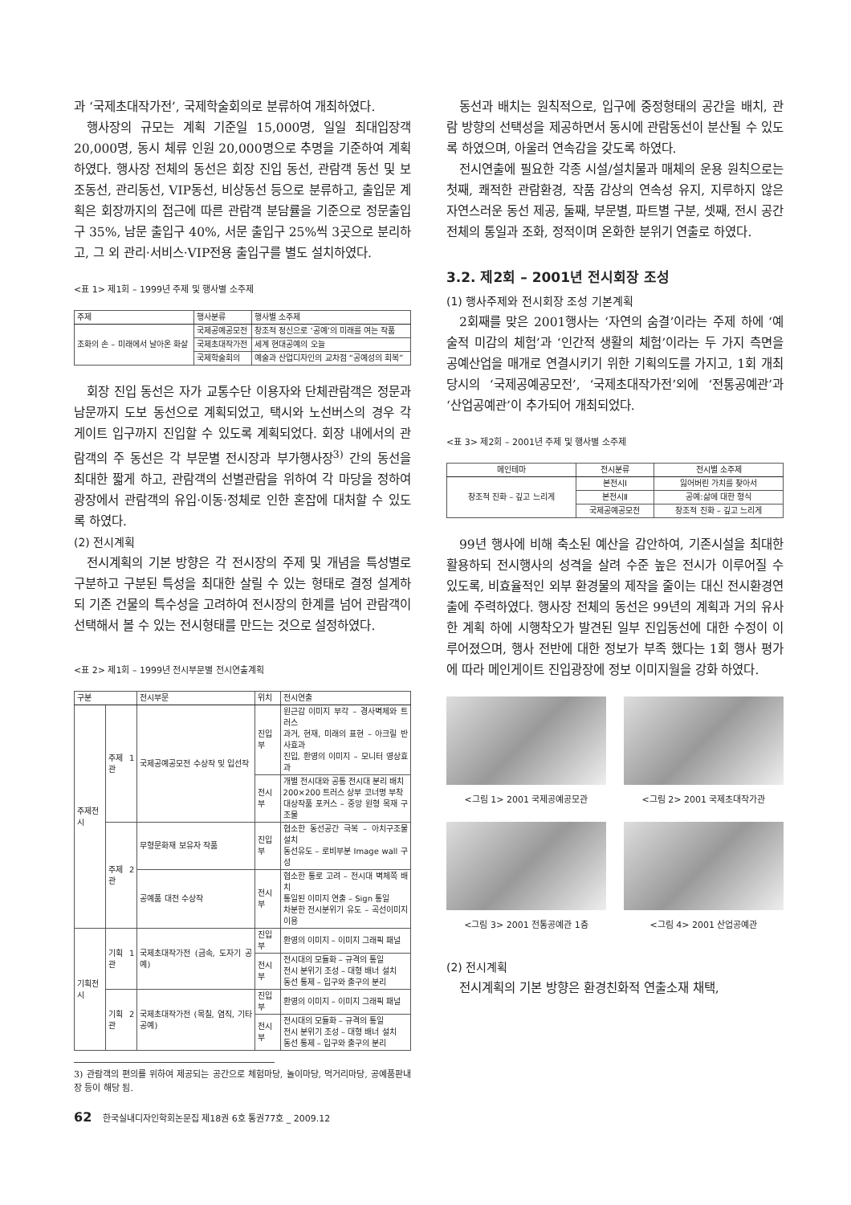과 ‘국제초대작가전’, 국제학술회의로 분류하여 개최하였다.
행사장의 규모는 계획 기준일 15,000명, 일일 최대입장객 20,000명, 동시 체류 인원 20,000명으로 추명을 기준하여 계획하였다. 행사장 전체의 동선은 회장 진입 동선, 관람객 동선 및 보조동선, 관리동선, VIP동선, 비상동선 등으로 분류하고, 출입문 계획은 회장까지의 접근에 따른 관람객 분담률을 기준으로 정문출입구 35%, 남문 출입구 40%, 서문 출입구 25%씩 3곳으로 분리하고, 그 외 관리·서비스·VIP전용 출입구를 별도 설치하였다.
<표 1> 제1회 – 1999년 주제 및 행사별 소주제
| 주제 | 행사분류 | 행사별 소주제 |
| --- | --- | --- |
| 조화의 손 – 미래에서 날아온 화살 | 국제공예공모전 | 창조적 정신으로 ‘공예’의 미래를 여는 작품 |
| | 국제초대작가전 | 세계 현대공예의 오늘 |
| | 국제학술회의 | 예술과 산업디자인의 교차점 “공예성의 회복” |
회장 진입 동선은 자가 교통수단 이용자와 단체관람객은 정문과 남문까지 도보 동선으로 계획되었고, 택시와 노선버스의 경우 각 게이트 입구까지 진입할 수 있도록 계획되었다. 회장 내에서의 관람객의 주 동선은 각 부문별 전시장과 부가행사장<sup>3)</sup> 간의 동선을 최대한 짧게 하고, 관람객의 선별관람을 위하여 각 마당을 정하여 광장에서 관람객의 유입·이동·정체로 인한 혼잡에 대처할 수 있도록 하였다.
(2) 전시계획
전시계획의 기본 방향은 각 전시장의 주제 및 개념을 특성별로 구분하고 구분된 특성을 최대한 살릴 수 있는 형태로 결정 설계하되 기존 건물의 특수성을 고려하여 전시장의 한계를 넘어 관람객이 선택해서 볼 수 있는 전시형태를 만드는 것으로 설정하였다.
<표 2> 제1회 – 1999년 전시부문별 전시연출계획
| 구분 | | 전시부문 | 위치 | 전시연출 |
| --- | --- | --- | --- | --- |
| 주제전시 | 주제 1관 | 국제공예공모전 수상작 및 입선작 | 진입부 | 원근감 이미지 부각 – 경사벽체와 트러스 과거, 현재, 미래의 표현 – 아크릴 반사효과 진입, 환영의 이미지 – 모니터 영상효과 |
| | | | 전시부 | 개별 전시대와 공통 전시대 분리 배치 200×200 트러스 상부 코너명 부착 대상작품 포커스 – 중앙 원형 목재 구조물 |
| | 주제 2관 | 무형문화재 보유자 작품 | 진입부 | 협소한 동선공간 극복 – 아치구조물 설치 동선유도 – 로비부분 Image wall 구성 |
| | | 공예품 대전 수상작 | 전시부 | 협소한 통로 고려 – 전시대 벽체쪽 배치 통일된 이미지 연출 – Sign 통일 차분한 전시분위기 유도 – 곡선이미지 이용 |
| 기획전시 | 기획 1관 | 국제초대작가전 (금속, 도자기 공예) | 진입부 | 환영의 이미지 – 이미지 그래픽 패널 |
| | | | 전시부 | 전시대의 모듈화 – 규격의 통일 전시 분위기 조성 – 대형 배너 설치 동선 통제 – 입구와 출구의 분리 |
| | 기획 2관 | 국제초대작가전 (목칠, 염직, 기타 공예) | 진입부 | 환영의 이미지 – 이미지 그래픽 패널 |
| | | | 전시부 | 전시대의 모듈화 – 규격의 통일 전시 분위기 조성 – 대형 배너 설치 동선 통제 – 입구와 출구의 분리 |
3) 관람객의 편의를 위하여 제공되는 공간으로 체험마당, 놀이마당, 먹거리마당, 공예품판내장 등이 해당 됨.
동선과 배치는 원칙적으로, 입구에 중정형태의 공간을 배치, 관람 방향의 선택성을 제공하면서 동시에 관람동선이 분산될 수 있도록 하였으며, 아울러 연속감을 갖도록 하였다.
전시연출에 필요한 각종 시설/설치물과 매체의 운용 원칙으로는 첫째, 쾌적한 관람환경, 작품 감상의 연속성 유지, 지루하지 않은 자연스러운 동선 제공, 둘째, 부문별, 파트별 구분, 셋째, 전시 공간 전체의 통일과 조화, 정적이며 온화한 분위기 연출로 하였다.
3.2. 제2회 – 2001년 전시회장 조성
(1) 행사주제와 전시회장 조성 기본계획
2회째를 맞은 2001행사는 ‘자연의 숨결’이라는 주제 하에 ‘예술적 미감의 체험’과 ‘인간적 생활의 체험’이라는 두 가지 측면을 공예산업을 매개로 연결시키기 위한 기획의도를 가지고, 1회 개최 당시의 ‘국제공예공모전’, ‘국제초대작가전’외에 ‘전통공예관’과 ‘산업공예관’이 추가되어 개최되었다.
<표 3> 제2회 – 2001년 주제 및 행사별 소주제
| 메인테마 | 전시분류 | 전시별 소주제 |
| --- | --- | --- |
| 창조적 진화 – 깊고 느리게 | 본전시Ⅰ | 잃어버린 가치를 찾아서 |
| | 본전시Ⅱ | 공예:삶에 대한 형식 |
| | 국제공예공모전 | 창조적 진화 – 깊고 느리게 |
99년 행사에 비해 축소된 예산을 감안하여, 기존시설을 최대한 활용하되 전시행사의 성격을 살려 수준 높은 전시가 이루어질 수 있도록, 비효율적인 외부 환경물의 제작을 줄이는 대신 전시환경연출에 주력하였다. 행사장 전체의 동선은 99년의 계획과 거의 유사한 계획 하에 시행착오가 발견된 일부 진입동선에 대한 수정이 이루어졌으며, 행사 전반에 대한 정보가 부족 했다는 1회 행사 평가에 따라 메인게이트 진입광장에 정보 이미지월을 강화 하였다.
<그림 1> 2001 국제공예공모관
<그림 2> 2001 국제초대작가관
<그림 3> 2001 전통공예관 1층
<그림 4> 2001 산업공예관
(2) 전시계획
전시계획의 기본 방향은 환경친화적 연출소재 채택,
62 한국실내디자인학회논문집 제18권 6호 통권77호 _ 2009.12